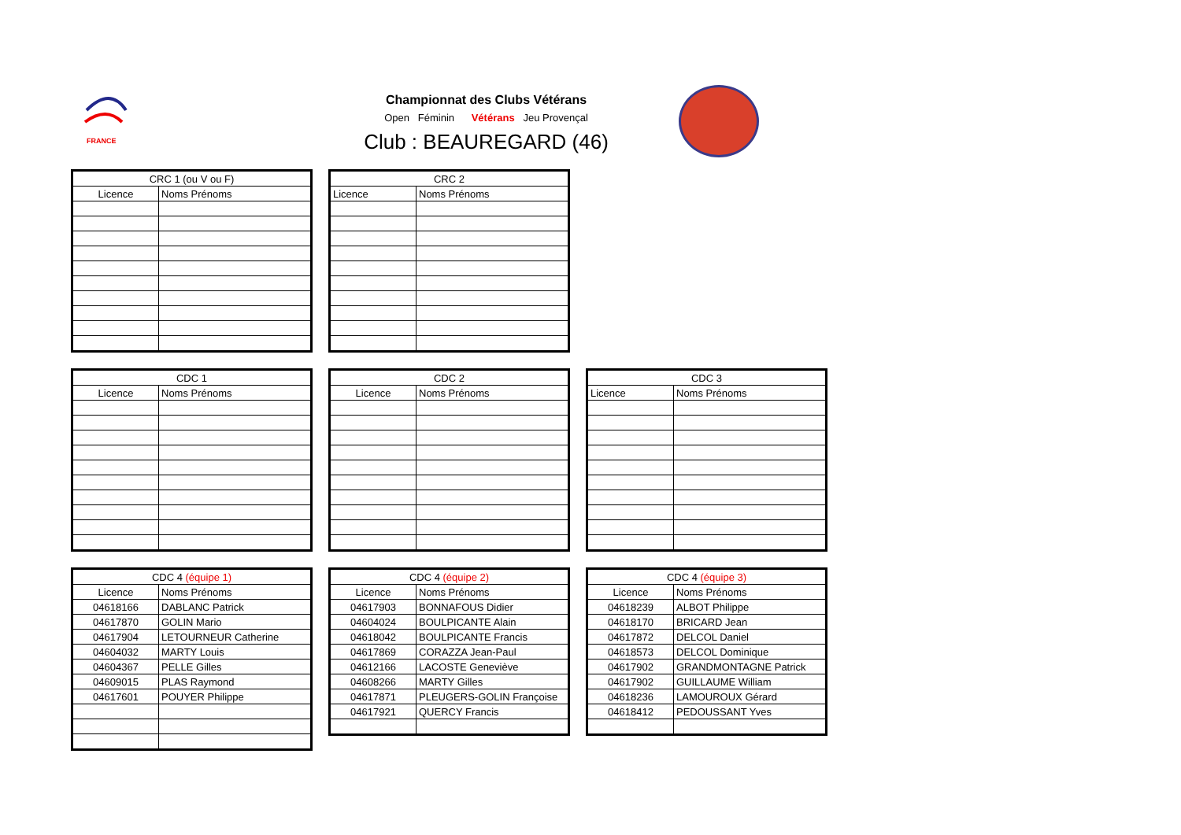FRANCE
Championnat des Clubs Vétérans
Open Féminin Vétérans Jeu Provençal
Club : BEAUREGARD (46)
| CRC 1 (ou V ou F) | |
| --- | --- |
| Licence | Noms Prénoms |
| CRC 2 | |
| --- | --- |
| Licence | Noms Prénoms |
| CDC 1 | |
| --- | --- |
| Licence | Noms Prénoms |
| CDC 2 | |
| --- | --- |
| Licence | Noms Prénoms |
| CDC 3 | |
| --- | --- |
| Licence | Noms Prénoms |
| CDC 4 (équipe 1) | |
| --- | --- |
| Licence | Noms Prénoms |
| 04618166 | DABLANC Patrick |
| 04617870 | GOLIN Mario |
| 04617904 | LETOURNEUR Catherine |
| 04604032 | MARTY Louis |
| 04604367 | PELLE Gilles |
| 04609015 | PLAS Raymond |
| 04617601 | POUYER Philippe |
| CDC 4 (équipe 2) | |
| --- | --- |
| Licence | Noms Prénoms |
| 04617903 | BONNAFOUS Didier |
| 04604024 | BOULPICANTE Alain |
| 04618042 | BOULPICANTE Francis |
| 04617869 | CORAZZA Jean-Paul |
| 04612166 | LACOSTE Geneviève |
| 04608266 | MARTY Gilles |
| 04617871 | PLEUGERS-GOLIN Françoise |
| 04617921 | QUERCY Francis |
| CDC 4 (équipe 3) | |
| --- | --- |
| Licence | Noms Prénoms |
| 04618239 | ALBOT Philippe |
| 04618170 | BRICARD Jean |
| 04617872 | DELCOL Daniel |
| 04618573 | DELCOL Dominique |
| 04617902 | GRANDMONTAGNE Patrick |
| 04617902 | GUILLAUME William |
| 04618236 | LAMOUROUX Gérard |
| 04618412 | PEDOUSSANT Yves |